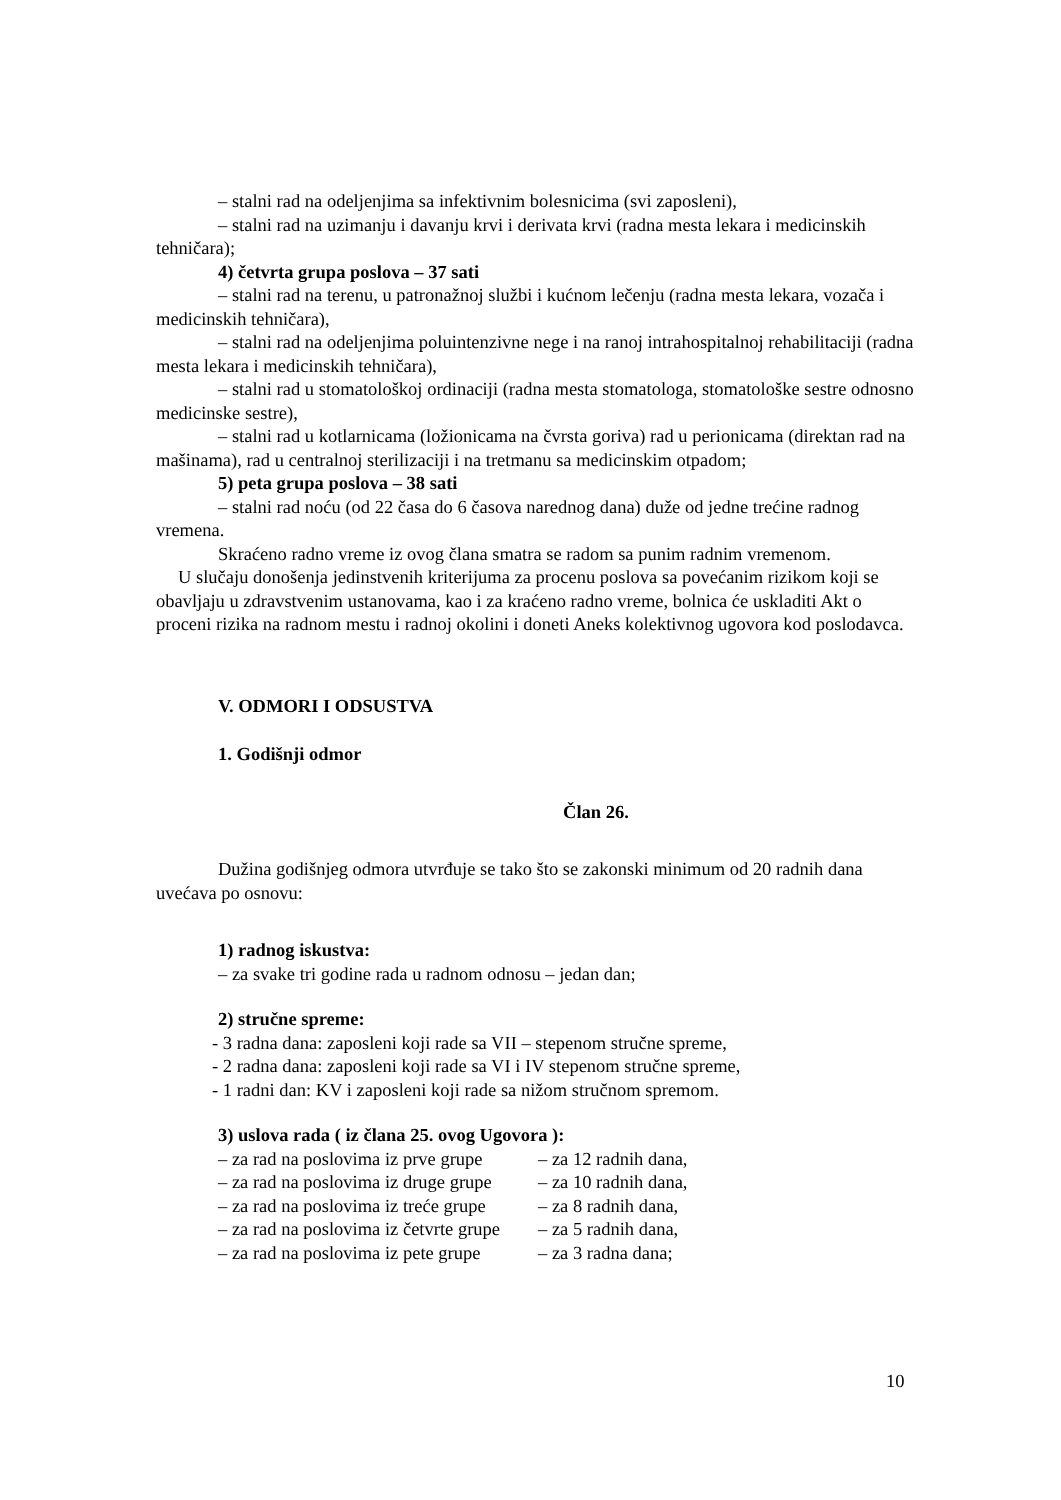– stalni rad na odeljenjima sa infektivnim bolesnicima (svi zaposleni),
– stalni rad na uzimanju i davanju krvi i derivata krvi (radna mesta lekara i medicinskih tehničara);
4) četvrta grupa poslova – 37 sati
– stalni rad na terenu, u patronažnoj službi i kućnom lečenju (radna mesta lekara, vozača i medicinskih tehničara),
– stalni rad na odeljenjima poluintenzivne nege i na ranoj intrahospitalnoj rehabilitaciji (radna mesta lekara i medicinskih tehničara),
– stalni rad u stomatološkoj ordinaciji (radna mesta stomatologa, stomatološke sestre odnosno medicinske sestre),
– stalni rad u kotlarnicama (ložionicama na čvrsta goriva) rad u perionicama (direktan rad na mašinama), rad u centralnoj sterilizaciji i na tretmanu sa medicinskim otpadom;
5) peta grupa poslova – 38 sati
– stalni rad noću (od 22 časa do 6 časova narednog dana) duže od jedne trećine radnog vremena.
Skraćeno radno vreme iz ovog člana smatra se radom sa punim radnim vremenom.
U slučaju donošenja jedinstvenih kriterijuma za procenu poslova sa povećanim rizikom koji se obavljaju u zdravstvenim ustanovama, kao i za kraćeno radno vreme, bolnica će uskladiti Akt o proceni rizika na radnom mestu i radnoj okolini i doneti Aneks kolektivnog ugovora kod poslodavca.
V. ODMORI I ODSUSTVA
1. Godišnji odmor
Član 26.
Dužina godišnjeg odmora utvrđuje se tako što se zakonski minimum od 20 radnih dana uvećava po osnovu:
1) radnog iskustva:
– za svake tri godine rada u radnom odnosu – jedan dan;
2) stručne spreme:
- 3 radna dana: zaposleni koji rade sa VII – stepenom stručne spreme,
- 2 radna dana: zaposleni koji rade sa VI i IV stepenom stručne spreme,
- 1 radni dan: KV i zaposleni koji rade sa nižom stručnom spremom.
3) uslova rada ( iz člana 25. ovog Ugovora ):
– za rad na poslovima iz prve grupe – za 12 radnih dana,
– za rad na poslovima iz druge grupe – za 10 radnih dana,
– za rad na poslovima iz treće grupe – za 8 radnih dana,
– za rad na poslovima iz četvrte grupe – za 5 radnih dana,
– za rad na poslovima iz pete grupe – za 3 radna dana;
10